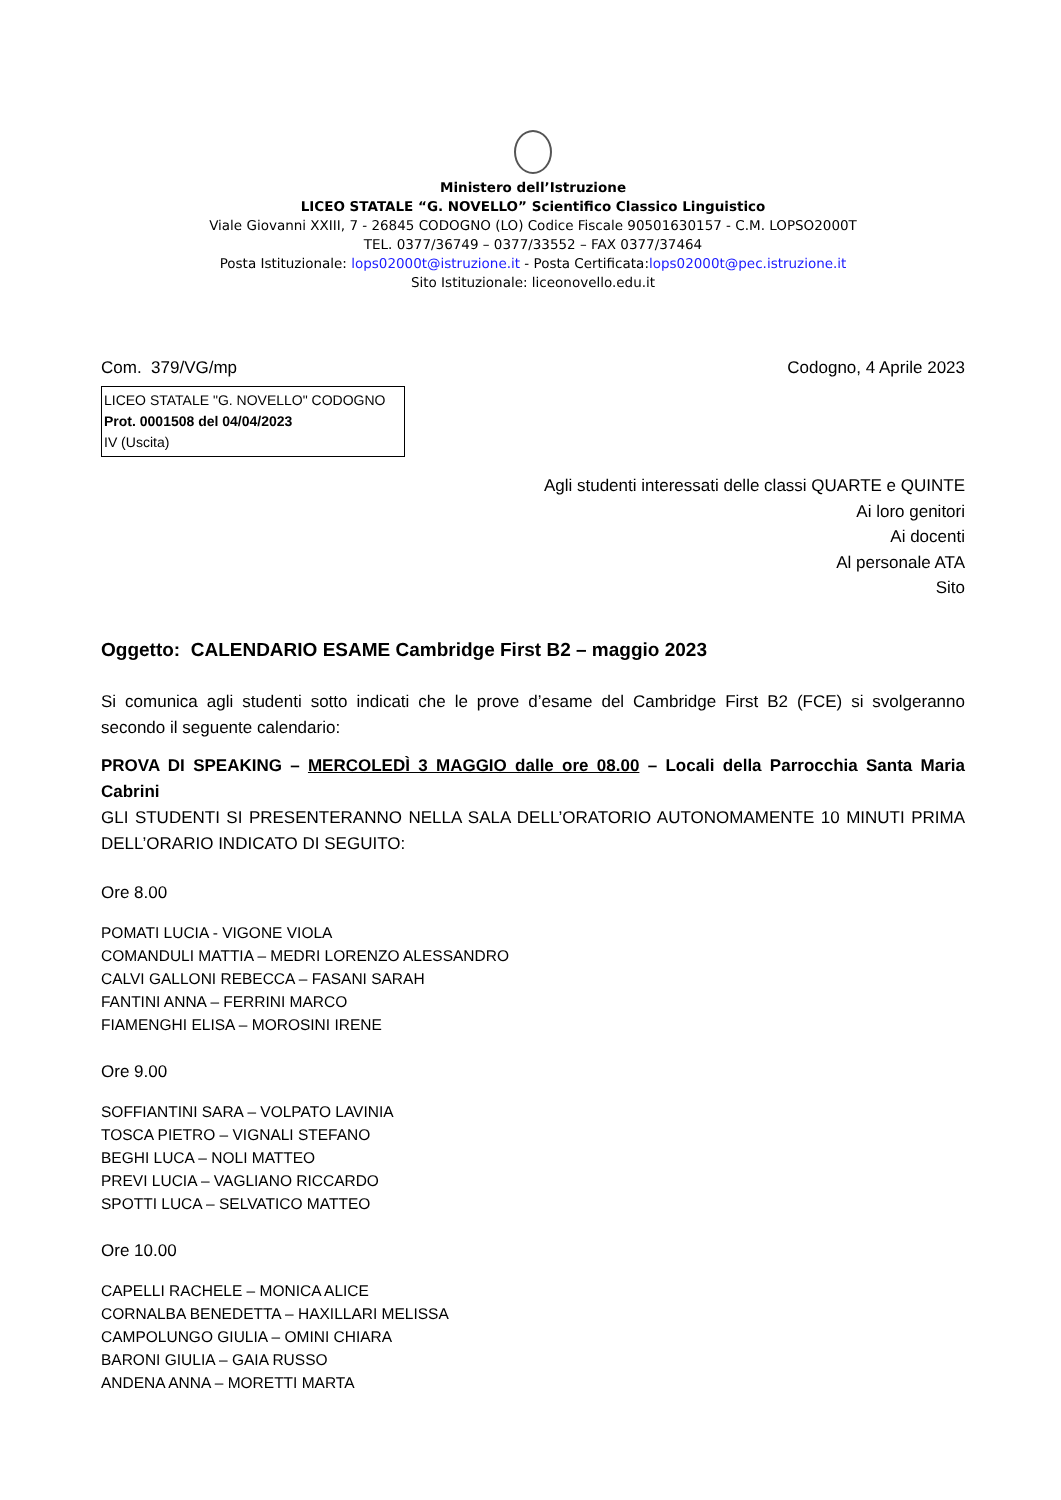Ministero dell’Istruzione
LICEO STATALE “G. NOVELLO” Scientifico Classico Linguistico
Viale Giovanni XXIII, 7 - 26845 CODOGNO (LO) Codice Fiscale 90501630157 - C.M. LOPSO2000T
TEL. 0377/36749 – 0377/33552 – FAX 0377/37464
Posta Istituzionale: lops02000t@istruzione.it - Posta Certificata:lops02000t@pec.istruzione.it
Sito Istituzionale: liceonovello.edu.it
Com. 379/VG/mp Codogno, 4 Aprile 2023
LICEO STATALE "G. NOVELLO" CODOGNO
Prot. 0001508 del 04/04/2023
IV (Uscita)
Agli studenti interessati delle classi QUARTE e QUINTE
Ai loro genitori
Ai docenti
Al personale ATA
Sito
Oggetto: CALENDARIO ESAME Cambridge First B2 – maggio 2023
Si comunica agli studenti sotto indicati che le prove d’esame del Cambridge First B2 (FCE) si svolgeranno secondo il seguente calendario:
PROVA DI SPEAKING – MERCOLEDÌ 3 MAGGIO dalle ore 08.00 – Locali della Parrocchia Santa Maria Cabrini
GLI STUDENTI SI PRESENTERANNO NELLA SALA DELL’ORATORIO AUTONOMAMENTE 10 MINUTI PRIMA DELL’ORARIO INDICATO DI SEGUITO:
Ore 8.00
POMATI LUCIA - VIGONE VIOLA
COMANDULI MATTIA – MEDRI LORENZO ALESSANDRO
CALVI GALLONI REBECCA – FASANI SARAH
FANTINI ANNA – FERRINI MARCO
FIAMENGHI ELISA – MOROSINI IRENE
Ore 9.00
SOFFIANTINI SARA – VOLPATO LAVINIA
TOSCA PIETRO – VIGNALI STEFANO
BEGHI LUCA – NOLI MATTEO
PREVI LUCIA – VAGLIANO RICCARDO
SPOTTI LUCA – SELVATICO MATTEO
Ore 10.00
CAPELLI RACHELE – MONICA ALICE
CORNALBA BENEDETTA – HAXILLARI MELISSA
CAMPOLUNGO GIULIA – OMINI CHIARA
BARONI GIULIA – GAIA RUSSO
ANDENA ANNA – MORETTI MARTA